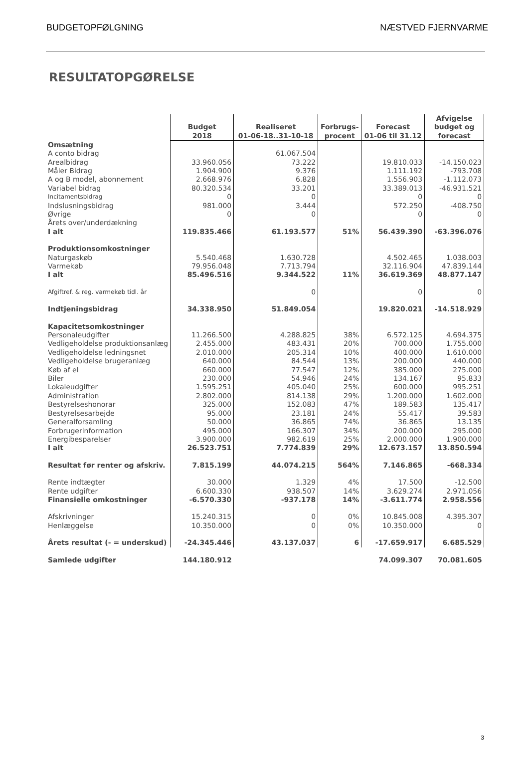BUDGETOPFØLGNING NÆSTVED FJERNVARME
RESULTATOPGØRELSE
| | Budget 2018 | Realiseret 01-06-18..31-10-18 | Forbrugs- procent | Forecast 01-06 til 31.12 | Afvigelse budget og forecast |
| --- | --- | --- | --- | --- | --- |
| Omsætning | | | | | |
| A conto bidrag | | 61.067.504 | | | |
| Arealbidrag | 33.960.056 | 73.222 | | 19.810.033 | -14.150.023 |
| Måler Bidrag | 1.904.900 | 9.376 | | 1.111.192 | -793.708 |
| A og B model, abonnement | 2.668.976 | 6.828 | | 1.556.903 | -1.112.073 |
| Variabel bidrag | 80.320.534 | 33.201 | | 33.389.013 | -46.931.521 |
| Incitamentsbidrag | 0 | 0 | | 0 | 0 |
| Indslusningsbidrag | 981.000 | 3.444 | | 572.250 | -408.750 |
| Øvrige | 0 | 0 | | 0 | 0 |
| Årets over/underdækning | | | | | |
| I alt | 119.835.466 | 61.193.577 | 51% | 56.439.390 | -63.396.076 |
| Produktionsomkostninger | | | | | |
| Naturgaskøb | 5.540.468 | 1.630.728 | | 4.502.465 | 1.038.003 |
| Varmekøb | 79.956.048 | 7.713.794 | | 32.116.904 | 47.839.144 |
| I alt | 85.496.516 | 9.344.522 | 11% | 36.619.369 | 48.877.147 |
| Afgiftref. & reg. varmekøb tidl. år | | 0 | | 0 | 0 |
| Indtjeningsbidrag | 34.338.950 | 51.849.054 | | 19.820.021 | -14.518.929 |
| Kapacitetsomkostninger | | | | | |
| Personaleudgifter | 11.266.500 | 4.288.825 | 38% | 6.572.125 | 4.694.375 |
| Vedligeholdelse produktionsanlæg | 2.455.000 | 483.431 | 20% | 700.000 | 1.755.000 |
| Vedligeholdelse ledningsnet | 2.010.000 | 205.314 | 10% | 400.000 | 1.610.000 |
| Vedligeholdelse brugeranlæg | 640.000 | 84.544 | 13% | 200.000 | 440.000 |
| Køb af el | 660.000 | 77.547 | 12% | 385.000 | 275.000 |
| Biler | 230.000 | 54.946 | 24% | 134.167 | 95.833 |
| Lokaleudgifter | 1.595.251 | 405.040 | 25% | 600.000 | 995.251 |
| Administration | 2.802.000 | 814.138 | 29% | 1.200.000 | 1.602.000 |
| Bestyrelseshonorar | 325.000 | 152.083 | 47% | 189.583 | 135.417 |
| Bestyrelsesarbejde | 95.000 | 23.181 | 24% | 55.417 | 39.583 |
| Generalforsamling | 50.000 | 36.865 | 74% | 36.865 | 13.135 |
| Forbrugerinformation | 495.000 | 166.307 | 34% | 200.000 | 295.000 |
| Energibesparelser | 3.900.000 | 982.619 | 25% | 2.000.000 | 1.900.000 |
| I alt | 26.523.751 | 7.774.839 | 29% | 12.673.157 | 13.850.594 |
| Resultat før renter og afskriv. | 7.815.199 | 44.074.215 | 564% | 7.146.865 | -668.334 |
| Rente indtægter | 30.000 | 1.329 | 4% | 17.500 | -12.500 |
| Rente udgifter | 6.600.330 | 938.507 | 14% | 3.629.274 | 2.971.056 |
| Finansielle omkostninger | -6.570.330 | -937.178 | 14% | -3.611.774 | 2.958.556 |
| Afskrivninger | 15.240.315 | 0 | 0% | 10.845.008 | 4.395.307 |
| Henlæggelse | 10.350.000 | 0 | 0% | 10.350.000 | 0 |
| Årets resultat (- = underskud) | -24.345.446 | 43.137.037 | 6 | -17.659.917 | 6.685.529 |
| Samlede udgifter | 144.180.912 | | | 74.099.307 | 70.081.605 |
3